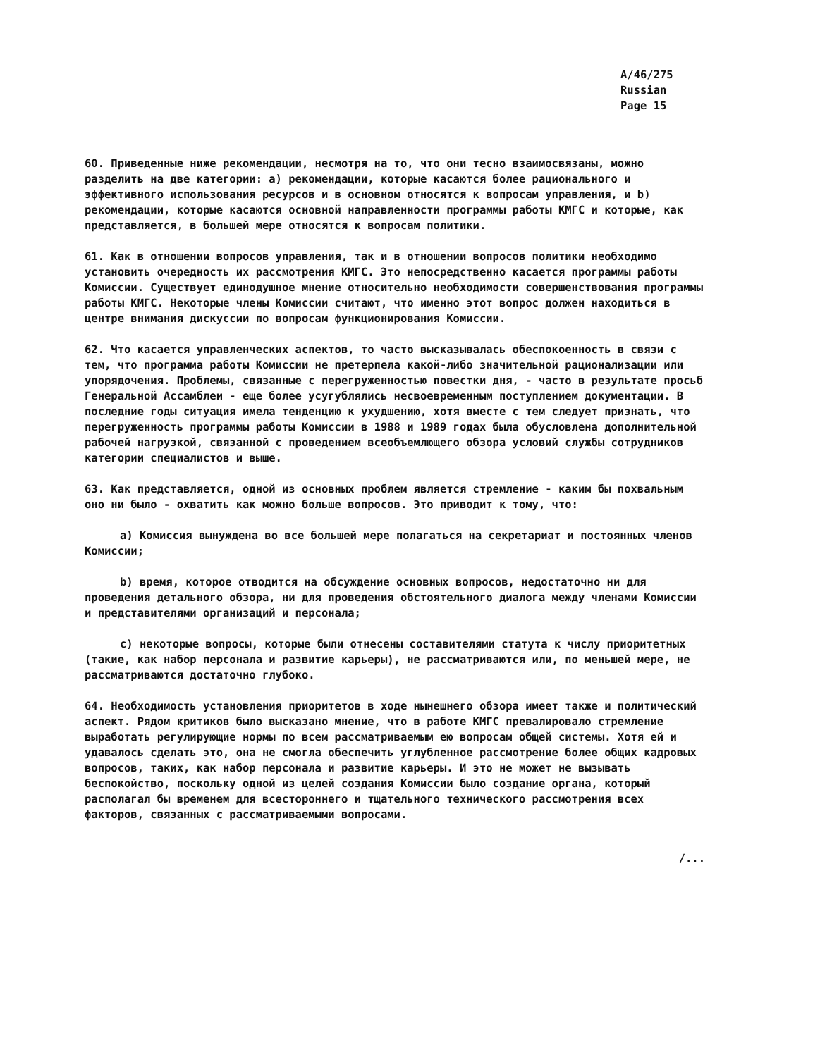A/46/275
Russian
Page 15
60. Приведенные ниже рекомендации, несмотря на то, что они тесно взаимосвязаны, можно разделить на две категории: a) рекомендации, которые касаются более рационального и эффективного использования ресурсов и в основном относятся к вопросам управления, и b) рекомендации, которые касаются основной направленности программы работы КМГС и которые, как представляется, в большей мере относятся к вопросам политики.
61. Как в отношении вопросов управления, так и в отношении вопросов политики необходимо установить очередность их рассмотрения КМГС. Это непосредственно касается программы работы Комиссии. Существует единодушное мнение относительно необходимости совершенствования программы работы КМГС. Некоторые члены Комиссии считают, что именно этот вопрос должен находиться в центре внимания дискуссии по вопросам функционирования Комиссии.
62. Что касается управленческих аспектов, то часто высказывалась обеспокоенность в связи с тем, что программа работы Комиссии не претерпела какой-либо значительной рационализации или упорядочения. Проблемы, связанные с перегруженностью повестки дня, - часто в результате просьб Генеральной Ассамблеи - еще более усугублялись несвоевременным поступлением документации. В последние годы ситуация имела тенденцию к ухудшению, хотя вместе с тем следует признать, что перегруженность программы работы Комиссии в 1988 и 1989 годах была обусловлена дополнительной рабочей нагрузкой, связанной с проведением всеобъемлющего обзора условий службы сотрудников категории специалистов и выше.
63. Как представляется, одной из основных проблем является стремление - каким бы похвальным оно ни было - охватить как можно больше вопросов. Это приводит к тому, что:
a) Комиссия вынуждена во все большей мере полагаться на секретариат и постоянных членов Комиссии;
b) время, которое отводится на обсуждение основных вопросов, недостаточно ни для проведения детального обзора, ни для проведения обстоятельного диалога между членами Комиссии и представителями организаций и персонала;
c) некоторые вопросы, которые были отнесены составителями статута к числу приоритетных (такие, как набор персонала и развитие карьеры), не рассматриваются или, по меньшей мере, не рассматриваются достаточно глубоко.
64. Необходимость установления приоритетов в ходе нынешнего обзора имеет также и политический аспект. Рядом критиков было высказано мнение, что в работе КМГС превалировало стремление выработать регулирующие нормы по всем рассматриваемым ею вопросам общей системы. Хотя ей и удавалось сделать это, она не смогла обеспечить углубленное рассмотрение более общих кадровых вопросов, таких, как набор персонала и развитие карьеры. И это не может не вызывать беспокойство, поскольку одной из целей создания Комиссии было создание органа, который располагал бы временем для всестороннего и тщательного технического рассмотрения всех факторов, связанных с рассматриваемыми вопросами.
/...